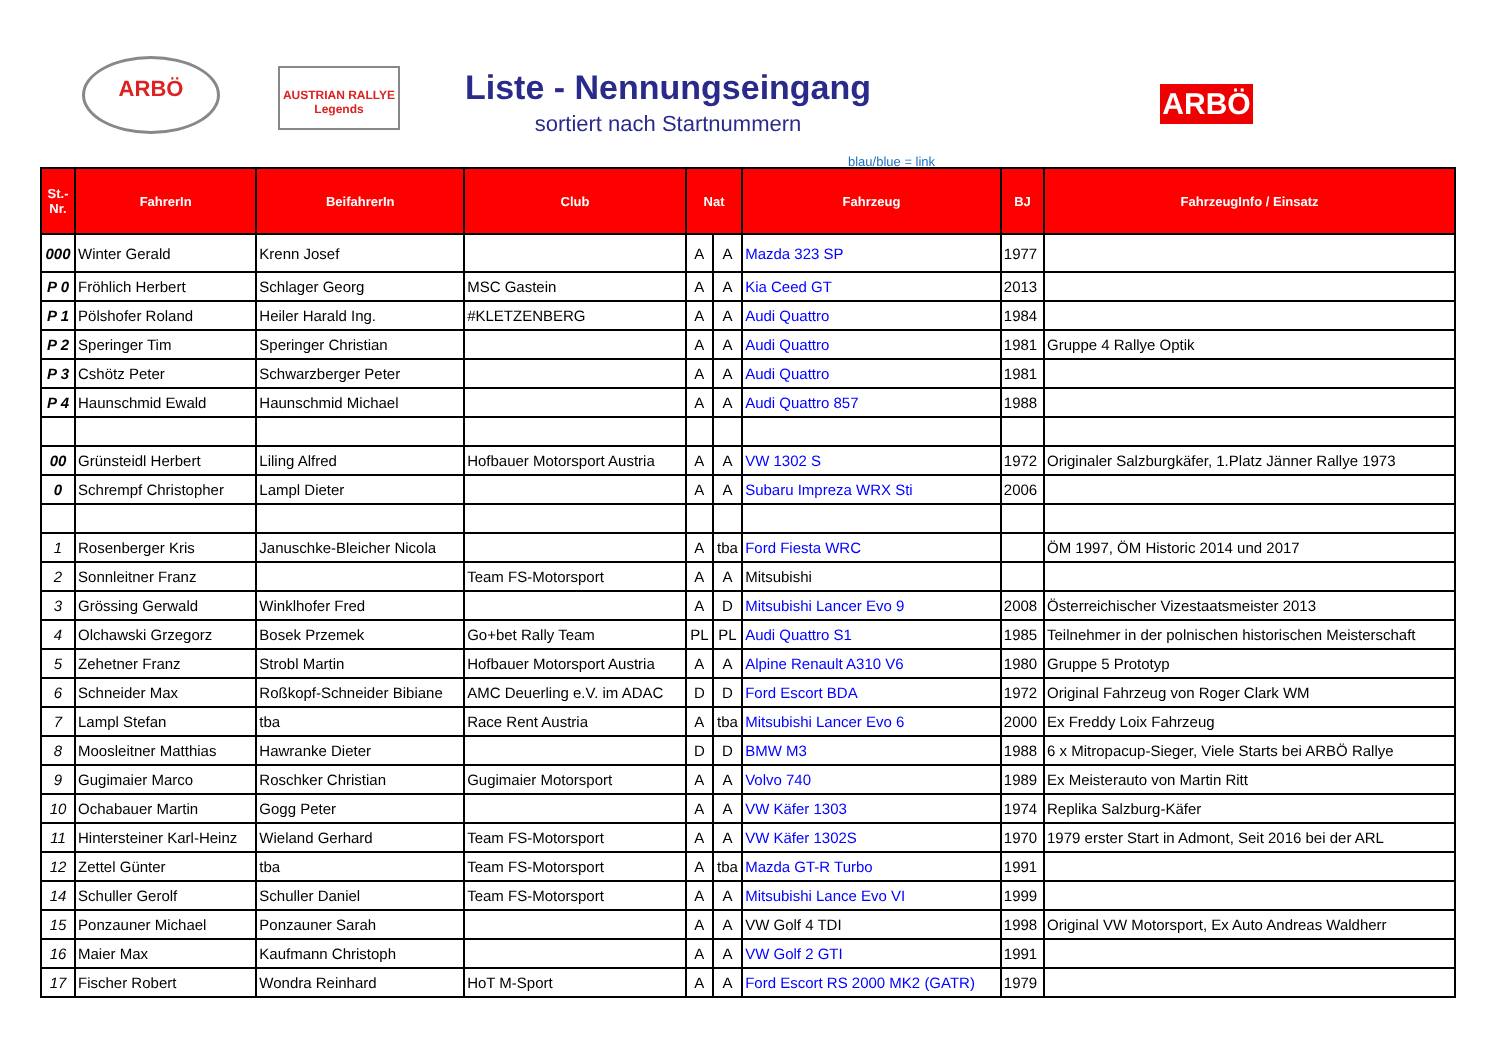ARBÖ
AUSTRIAN RALLYE Legends
Liste - Nennungseingang
sortiert nach Startnummern
ARBÖ
blau/blue = link
| St.- Nr. | FahrerIn | BeifahrerIn | Club | Nat | | Fahrzeug | BJ | FahrzeugInfo / Einsatz |
| --- | --- | --- | --- | --- | --- | --- | --- | --- |
| 000 | Winter Gerald | Krenn Josef | | A | A | Mazda 323 SP | 1977 | |
| P 0 | Fröhlich Herbert | Schlager Georg | MSC Gastein | A | A | Kia Ceed GT | 2013 | |
| P 1 | Pölshofer Roland | Heiler Harald Ing. | #KLETZENBERG | A | A | Audi Quattro | 1984 | |
| P 2 | Speringer Tim | Speringer Christian | | A | A | Audi Quattro | 1981 | Gruppe 4 Rallye Optik |
| P 3 | Cshötz Peter | Schwarzberger Peter | | A | A | Audi Quattro | 1981 | |
| P 4 | Haunschmid Ewald | Haunschmid Michael | | A | A | Audi Quattro 857 | 1988 | |
| 00 | Grünsteidl Herbert | Liling Alfred | Hofbauer Motorsport Austria | A | A | VW 1302 S | 1972 | Originaler Salzburgkäfer, 1.Platz Jänner Rallye 1973 |
| 0 | Schrempf Christopher | Lampl Dieter | | A | A | Subaru Impreza WRX Sti | 2006 | |
| 1 | Rosenberger Kris | Januschke-Bleicher Nicola | | A | tba | Ford Fiesta WRC | | ÖM 1997, ÖM Historic 2014 und 2017 |
| 2 | Sonnleitner Franz | | Team FS-Motorsport | A | A | Mitsubishi | | |
| 3 | Grössing Gerwald | Winklhofer Fred | | A | D | Mitsubishi Lancer Evo 9 | 2008 | Österreichischer Vizestaatsmeister 2013 |
| 4 | Olchawski Grzegorz | Bosek Przemek | Go+bet Rally Team | PL | PL | Audi Quattro S1 | 1985 | Teilnehmer in der polnischen historischen Meisterschaft |
| 5 | Zehetner Franz | Strobl Martin | Hofbauer Motorsport Austria | A | A | Alpine Renault A310 V6 | 1980 | Gruppe 5 Prototyp |
| 6 | Schneider Max | Roßkopf-Schneider Bibiane | AMC Deuerling e.V. im ADAC | D | D | Ford Escort BDA | 1972 | Original Fahrzeug von Roger Clark WM |
| 7 | Lampl Stefan | tba | Race Rent Austria | A | tba | Mitsubishi Lancer Evo 6 | 2000 | Ex Freddy Loix Fahrzeug |
| 8 | Moosleitner Matthias | Hawranke Dieter | | D | D | BMW M3 | 1988 | 6 x Mitropacup-Sieger, Viele Starts bei ARBÖ Rallye |
| 9 | Gugimaier Marco | Roschker Christian | Gugimaier Motorsport | A | A | Volvo 740 | 1989 | Ex Meisterauto von Martin Ritt |
| 10 | Ochabauer Martin | Gogg Peter | | A | A | VW Käfer 1303 | 1974 | Replika Salzburg-Käfer |
| 11 | Hintersteiner Karl-Heinz | Wieland Gerhard | Team FS-Motorsport | A | A | VW Käfer 1302S | 1970 | 1979 erster Start in Admont, Seit 2016 bei der ARL |
| 12 | Zettel Günter | tba | Team FS-Motorsport | A | tba | Mazda GT-R Turbo | 1991 | |
| 14 | Schuller Gerolf | Schuller Daniel | Team FS-Motorsport | A | A | Mitsubishi Lance Evo VI | 1999 | |
| 15 | Ponzauner Michael | Ponzauner Sarah | | A | A | VW Golf 4 TDI | 1998 | Original VW Motorsport, Ex Auto Andreas Waldherr |
| 16 | Maier Max | Kaufmann Christoph | | A | A | VW Golf 2 GTI | 1991 | |
| 17 | Fischer Robert | Wondra Reinhard | HoT M-Sport | A | A | Ford Escort RS 2000 MK2 (GATR) | 1979 | |